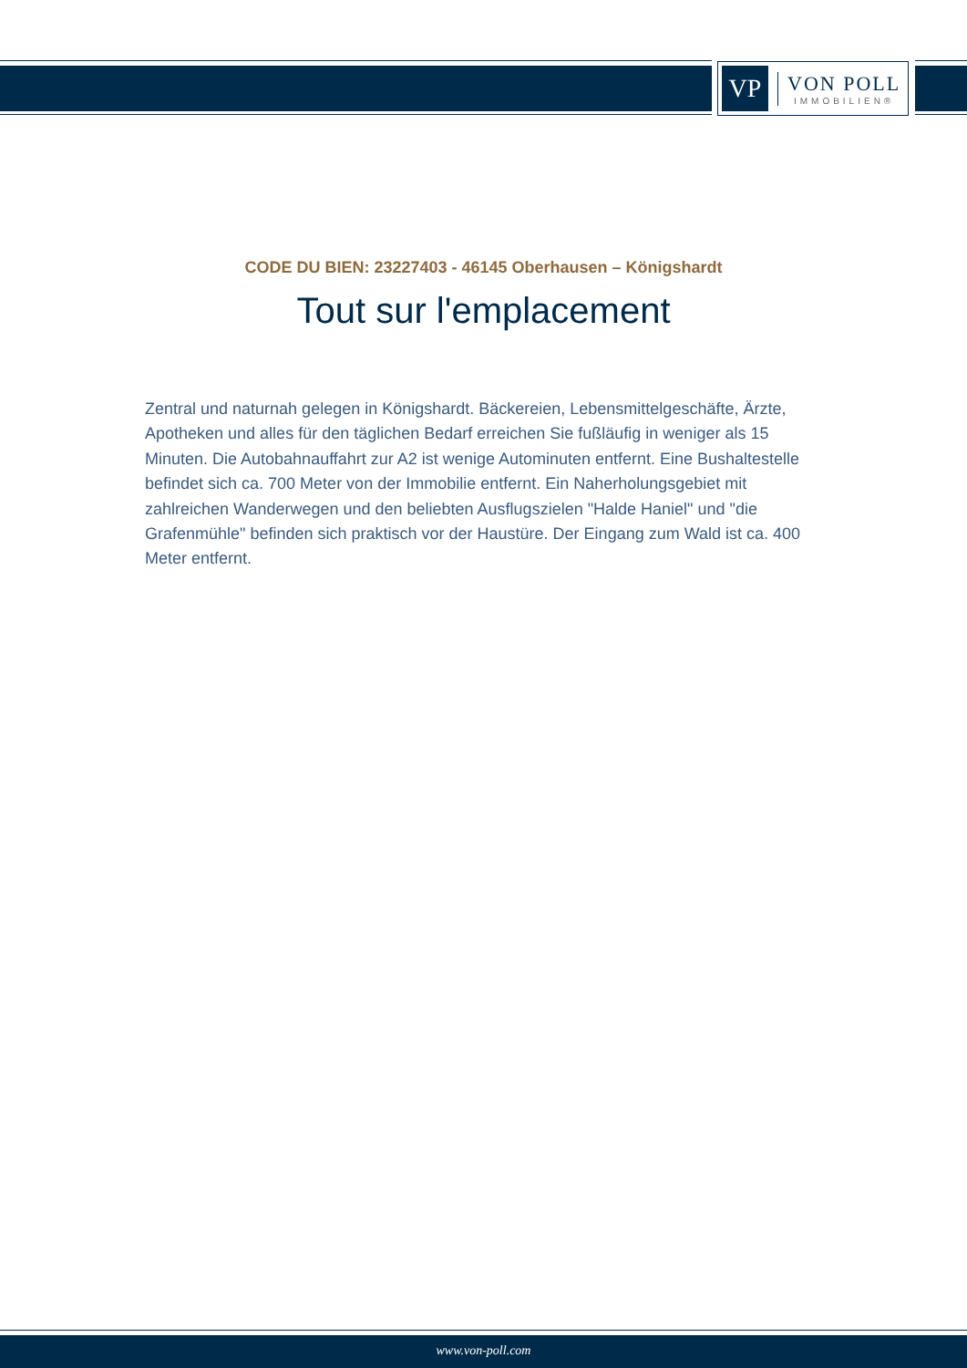VP
VON POLL
IMMOBILIEN®
CODE DU BIEN: 23227403 - 46145 Oberhausen – Königshardt
Tout sur l'emplacement
Zentral und naturnah gelegen in Königshardt. Bäckereien, Lebensmittelgeschäfte, Ärzte, Apotheken und alles für den täglichen Bedarf erreichen Sie fußläufig in weniger als 15 Minuten. Die Autobahnauffahrt zur A2 ist wenige Autominuten entfernt. Eine Bushaltestelle befindet sich ca. 700 Meter von der Immobilie entfernt. Ein Naherholungsgebiet mit zahlreichen Wanderwegen und den beliebten Ausflugszielen "Halde Haniel" und "die Grafenmühle" befinden sich praktisch vor der Haustüre. Der Eingang zum Wald ist ca. 400 Meter entfernt.
www.von-poll.com